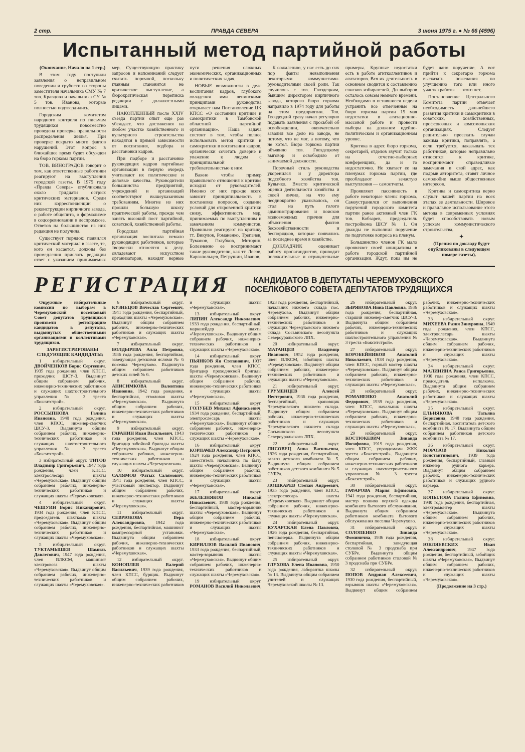2 стр. ПРАВДА СЕВЕРА 3 июня 1975 г. ● № 66 (4596)
Испытанный метод партийной работы
(Окончание. Начало на 1 стр.)
В этом году поступили заявления о неправильном поведении и грубости со стороны заместителя начальника СМУ № 7 тов. Кравцова и начальника СУ № 5 тов. Иванова, которые полностью подтвердились.
Городским комитетом народного контроля по письмам трудящихся повсеместно проведена проверка правильности распределения жилья. При проверке вскрыто много фактов нарушений. Этот вопрос в ближайшее время будет обсужден на бюро горкома партии.
ТОВ. ВИНОГРАДОВ говорит о том, как ответственные работники реагируют на выступления городской газеты. В 1975 году «Правда Севера» опубликовала около тридцати острых критических материалов. Среди них корреспонденции о реконструкции кирпичного завода, о работе общепита, о формализме в соцсоревновании в леспромхозе. Ответов на большинство из них редакция не получила.
Существует порядок: появился критический материал в газете, те, кого он касается, должны без промедления прислать редакции ответ с указанием принимаемых мер. Существующую практику запросов и напоминаний следует считать порочной, поскольку главным становится не критическое выступление, а бюрократическая переписка редакции с должностными лицами.
НАКОПЛЕННЫЙ после XXIV съезда партии опыт еще раз убеждает, что достижения на любом участке хозяйственного и культурного строительства находятся в прямой зависимости от воспитания, подбора и расстановки кадров.
При подборе и расстановке руководящих кадров партийные организации в первую очередь учитывают их политические и деловые качества. Руководители большинства предприятий, учреждений и организаций соответствуют вышеуказанным требованиям. Многие из них прошли большую школу практической работы, прежде чем занять высокий пост партийной, советской, хозяйственной работы.
Городская партийная организация воспитала немало руководящих работников, которые творчески относятся к делу. овладевают искусством организаторов, находят верные пути решения сложных экономических, организационных и политических задач.
НОВЫЕ возможности в деле воспитания кадров, глубокого овладения ими ленинскими принципами руководства открывает нам Постановление ЦК КПСС «О состоянии критики и самокритики в Тамбовской областной партийной организации». Наша задача состоит в том, чтобы полнее использовать метод критики и самокритики в воспитании кадров, органически сочетать доверие и уважение к людям с принципиальной требовательностью к ним.
Важно чтобы пример правильного отношения к критике исходил от руководителей. Именно от них прежде всего зависит принципиальность в постановке вопросов, создание условий для откровенной критики снизу, эффективность мер, принимаемых по выступлениям и замечаниям коммунистов. Правильно реагируют на критику тт. Викулов, Романенко, Трепачев, Туманов, Голубков, Моторин. Болезненно ее воспринимают такие руководители, как тт. Лесов, Каргапольцев, Петрушин, Иванов.
К сожалению, у нас есть до сих пор факты невыполнения некоторыми коммунистами-руководителями своей роли. Так случилось с тов. Гвоздецким, бывшим директором кирпичного завода, которого бюро горкома направило в 1974 году для работы на этом предприятии. Тов. Гвоздецкий сразу начал регулярно подавать заявления с просьбой об освобождении, окончательно завалил все дело на заводе, не потому, что не мог, а потому, что не хотел. Бюро горкома партии объявило тов. Гвоздецкому выговор и освободило от занимаемой должности.
Порочный стиль руководства укоренился и у директора подсобного хозяйства тов. Кувычко. Вместо критической оценки деятельности хозяйства и своей лично, на что ему неоднократно указывалось, он стал на путь голого администрирования и поисков всевозможных причин для объяснения фактов бесхозяйственности и беспорядков, которые появились за последнее время в хозяйстве.
ДОКЛАДЧИК оценивает работу пропагандистов, приводит положительные и отрицательные примеры. Крупные недостатки есть в работе агитколлективов и агитаторов. Вся их деятельность в основном сводится к составлению списков избирателей. До выборов осталось совсем немного времени. Необходимо в оставшиеся недели устранить все отмеченные на бюро горкома партии 15 мая недостатки в агитационно-массовой работе и провести выборы на должном идейно-политическом и организационном уровне.
Критика в адрес бюро горкома, секретарей, отделов звучит только на отчетно-выборных конференциях, да и то недостаточно. Не хватает ее на пленумах горкома партии, где преобладают зачастую выступления — самоотчеты.
Проявляют пассивность в работе некоторые члены горкома. Самоустранился от выполнения поручений городского комитета партии ранее активный член ГК тов. Кобзарев, председатель постройкома ШСУ № 1. Он дважды не выполнил поручение по подготовке вопроса на пленум.
Большинство членов ГК мало проявляют своей инициативы в работе городской партийной организации. Ждут, пока им не будет дано поручение. А вот прийти к секретарю горкома высказать пожелания по улучшению того или иного участка работы — этого нет.
Постановление Центрального Комитета партии отмечает необходимость дальнейшего развития критики и самокритики в советских, хозяйственных, профсоюзных и комсомольских организациях. Следует решительно пресекать случаи зажима критики, поправлять, а если требуется, наказывать тех работников, которые неправильно относятся к критике, воспринимают справедливые замечания в свой адрес, как подрыв авторитета, ставят личное самолюбие выше общественных интересов.
Критика и самокритика верно служат нашей партии на всех этапах ее деятельности. Широкое и правильное использование этого метода в современных условиях будет способствовать новым успехам коммунистического строительства.
✦
(Прения по докладу будут опубликованы в следующем номере газеты).
РЕГИСТРАЦИЯ
КАНДИДАТОВ В ДЕПУТАТЫ ЧЕРЕМУХОВСКОГО
ПОСЕЛКОВОГО СОВЕТА ДЕПУТАТОВ ТРУДЯЩИХСЯ
Окружные избирательные комиссии по выборам в Черемуховский поселковый Совет депутатов трудящихся произвели регистрацию кандидатов в депутаты, выдвинутых общественными организациями и коллективами трудящихся.
ЗАРЕГИСТРИРОВАНЫ СЛЕДУЮЩИЕ КАНДИДАТЫ:
1 избирательный округ. ДВОЙЧЕНКОВ Борис Сергеевич, 1935 года рождения, член КПСС, проходчик ШСУ-3. Выдвинут общим собранием рабочих, инженерно-технических работников и служащих шахтостроительного управления № 3 треста «Бокситстрой».
2 избирательный округ. РОССЫПНОВА Галина Ивановна, 1940 года рождения, член КПСС, инженер-сметчик ШСУ-3. Выдвинута общим собранием рабочих, инженерно-технических работников и служащих шахтостроительного управления № 3 треста «Бокситстрой».
3 избирательный округ. ТИТОВ Владимир Григорьевич, 1947 года рождения, член КПСС, электрослесарь шахты «Черемуховская». Выдвинут общим собранием рабочих, инженерно-технических работников и служащих шахты «Черемуховская».
4 избирательный округ. ЧЕШУИН Борис Никандрович, 1934 года рождения, член КПСС, председатель шахткома шахты «Черемуховская». Выдвинут общим собранием рабочих, инженерно-технических работников и служащих шахты «Черемуховская».
5 избирательный округ. ТУКТАМЫШЕВ Шамиль Давлетович, 1947 года рождения, член ВЛКСМ, машинист электровоза шахты «Черемуховская». Выдвинут общим собранием рабочих, инженерно-технических работников и служащих шахты «Черемуховская».
6 избирательный округ. КУЗНЕЦОВ Вячеслав Сергеевич, 1941 года рождения, беспартийный, проходчик шахты «Черемуховская». Выдвинут общим собранием рабочих, инженерно-технических работников и служащих шахты «Черемуховская».
7 избирательный округ. БОЛДЫРЕВА Алла Петровна, 1936 года рождения, беспартийная, заведующая детскими яслями № 6 поселка Черемухово. Выдвинута общим собранием работников детских яслей № 6.
8 избирательный округ. АНИСИМКОВА Валентина Ивановна, 1942 года рождения, беспартийная, стволовая шахты «Черемуховская». Выдвинута общим собранием рабочих, инженерно-технических работников и служащих шахты «Черемуховская».
9 избирательный округ. ГАРАНИН Иван Васильевич, 1943 года рождения, член КПСС, бригадир забойной бригады шахты «Черемуховская». Выдвинут общим собранием рабочих, инженерно-технических работников и служащих шахты «Черемуховская».
10 избирательный округ. САЛЯМОВ Фатых Салямович, 1941 года рождения, член КПСС, участковый инспектор. Выдвинут общим собранием рабочих, инженерно-технических работников и служащих шахты «Черемуховская».
11 избирательный округ. СЕВРЮКОВА Вера Александровна, 1942 года рождения, беспартийная, машинист компрессорной установки. Выдвинута общим собранием рабочих, инженерно-технических работников и служащих шахты «Черемуховская».
12 избирательный округ. КОНОПЛЕВ Валерий Васильевич, 1939 года рождения, член КПСС, бурщик. Выдвинут общим собранием рабочих, инженерно-технических работников и служащих шахты «Черемуховская».
13 избирательный округ. ЛИПИН Александр Николаевич, 1933 года рождения, беспартийный, маркшейдер шахты «Черемуховская». Выдвинут общим собранием рабочих, инженерно-технических работников и служащих шахты «Черемуховская».
14 избирательный округ. ПЬЯНКОВ Ян Степанович, 1937 года рождения, член КПСС, бригадир проходческой бригады шахты «Черемуховская». Выдвинут общим собранием рабочих, инженерно-технических работников и служащих шахты «Черемуховская».
15 избирательный округ. ГОЛУБЕВ Михаил Афанасьевич, 1934 года рождения, беспартийный, электрослесарь шахты «Черемуховская». Выдвинут общим собранием рабочих, инженерно-технических работников и служащих шахты «Черемуховская».
16 избирательный округ. КОРПАЧЕВ Александр Петрович, 1924 года рождения, член КПСС, заместитель начальника по быту шахты «Черемуховская». Выдвинут общим собранием рабочих, инженерно-технических работников и служащих шахты «Черемуховская».
17 избирательный округ. ЖЕЛЕЗНЯКОВ Николай Николаевич, 1939 года рождения, беспартийный, мастер-взрывник шахты «Черемуховская». Выдвинут общим собранием рабочих, инженерно-технических работников и служащих шахты «Черемуховская».
18 избирательный округ. КИРИЛЛОВ Василий Иванович, 1933 года рождения, беспартийный, мастер-взрывник шахты «Черемуховская». Выдвинут общим собранием рабочих, инженерно-технических работников и служащих шахты «Черемуховская».
19 избирательный округ. РОМАНОВ Василий Николаевич, 1923 года рождения, беспартийный, начальник нижнего склада пос. Черемухово. Выдвинут общим собранием рабочих, инженерно-технических работников и служащих Черемуховского нижнего склада Сосьвинского лесопункта Североуральского ЛПХ.
20 избирательный округ. МАТАНЦЕВ Владимир Иванович, 1952 года рождения, член ВЛКСМ, забойщик шахты «Черемуховская». Выдвинут общим собранием рабочих, инженерно-технических работников и служащих шахты «Черемуховская».
21 избирательный округ. ГРУМЕНЦЕВ Алексей Нестерович, 1936 года рождения, беспартийный, крановщик Черемуховского нижнего склада. Выдвинут общим собранием рабочих, инженерно-технических работников и служащих Черемуховского нижнего склада Сосьвинского лесопункта Североуральского ЛПХ.
22 избирательный округ. ЛИСОВЕЦ Анна Васильевна, 1926 года рождения, беспартийная, завхоз детского комбината № 5. Выдвинута общим собранием работников детского комбината № 5 СУБРа.
23 избирательный округ. ЛОШКАРЕВ Степан Андреевич, 1935 года рождения, член КПСС, электрослесарь шахты «Черемуховская». Выдвинут общим собранием рабочих, инженерно-технических работников и служащих шахты «Черемуховская».
24 избирательный округ. КУХАРСКАЯ Елена Павловна, 1926 года рождения, беспартийная, пенсионерка. Выдвинута общим собранием рабочих, инженерно-технических работников и служащих шахты «Черемуховская».
25 избирательный округ. ГЛУХОВА Елена Ивановна, 1950 года рождения, лаборантка школы № 13. Выдвинута общим собранием учителей и служащих Черемуховской школы № 13.
26 избирательный округ. ЗЫРЯНОВА Нина Павловна, 1936 года рождения, беспартийная, старший инженер-сметчик ШСУ-3. Выдвинута общим собранием рабочих, инженерно-технических работников и служащих шахтостроительного управления № 3 треста «Бокситстрой».
27 избирательный округ. КОРОБЕЙНИКОВ Анатолий Николаевич, 1938 года рождения, член КПСС, горный мастер шахты «Черемуховская». Выдвинут общим собранием рабочих, инженерно-технических работников и служащих шахты «Черемуховская».
28 избирательный округ. РОМАНЕНКО Анатолий Федорович, 1939 года рождения, член КПСС, начальник шахты «Черемуховская». Выдвинут общим собранием рабочих, инженерно-технических работников и служащих шахты «Черемуховская».
29 избирательный округ. КОСТЮКЕВИЧ Зинаида Иосифовна, 1919 года рождения, член КПСС, управдомами ЖКК треста «Бокситстрой». Выдвинута общим собранием рабочих, инженерно-технических работников и служащих шахтостроительного управления № 3 треста «Бокситстрой».
30 избирательный округ. ГАФАРОВА Мария Ефимовна, 1941 года рождения, беспартийная, мастер пошива верхней одежды комбината бытового обслуживания. Выдвинута общим собранием работников комбината бытового обслуживания поселка Черемухово.
31 избирательный округ. СОЛОПЕНКО Зинаида Фоминична, 1936 года рождения, беспартийная, заведующая столовой № 3 продснаба при СУБРе. Выдвинута общим собранием работников столовой № 3 продснаба при СУБРе.
32 избирательный округ. ПОПОВ Андриан Алексеевич, 1930 года рождения, беспартийный, взрывник шахты «Черемуховская». Выдвинут общим собранием рабочих, инженерно-технических работников и служащих шахты «Черемуховская».
33 избирательный округ. МИХЕЕВА Разия Зинуровна, 1949 года рождения, член КПСС, электрослесарь шахты «Черемуховская». Выдвинута общим собранием рабочих, инженерно-технических работников и служащих шахты «Черемуховская».
34 избирательный округ. МАЛИНИНА Раиса Григорьевна, 1930 года рождения, член КПСС, председатель исполкома. Выдвинута общим собранием рабочих, инженерно-технических работников и служащих шахты «Черемуховская».
35 избирательный округ. ЕЛЬНЯКОВА Татьяна Борисовна, 1948 года рождения, беспартийная, воспитатель детского комбината № 17. Выдвинута общим собранием работников детского комбината № 17.
36 избирательный округ. МОРОЗОВ Николай Константинович, 1939 года рождения, беспартийный, главный инженер рудного карьера. Выдвинут общим собранием рабочих, инженерно-технических работников и служащих рудного карьера.
37 избирательный округ. КОПЫЛОВА Галина Ефимовна, 1940 года рождения, беспартийная, электромонтер шахты «Черемуховская». Выдвинута общим собранием рабочих, инженерно-технических работников и служащих шахты «Черемуховская».
38 избирательный округ. ЮКЛЯЕВСКИХ Иван Александрович, 1947 года рождения, беспартийный, забойщик шахты «Черемуховская». Выдвинут общим собранием рабочих, инженерно-технических работников и служащих шахты «Черемуховская».
(Продолжение на 3 стр.)